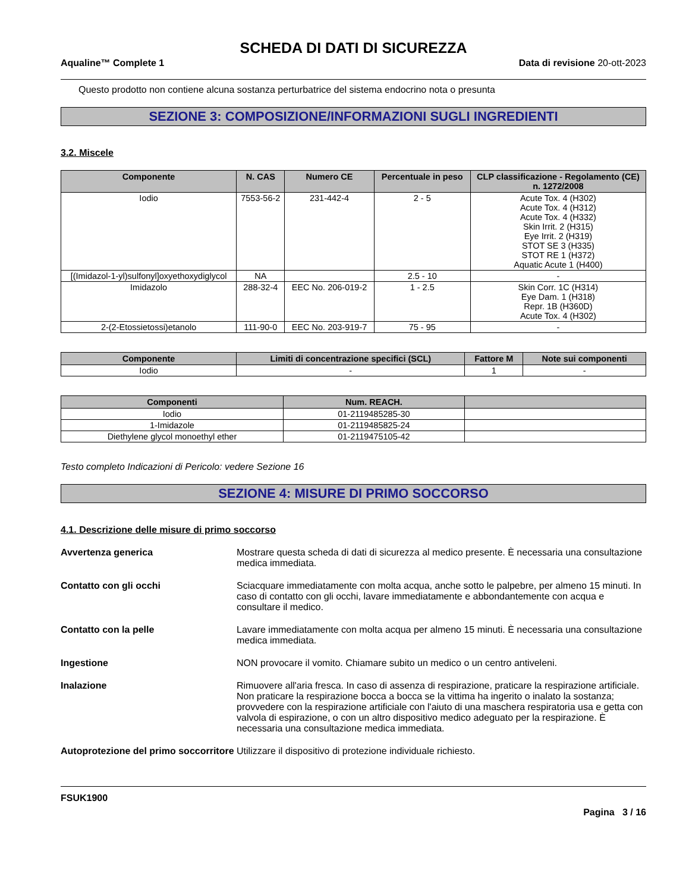SCHEDA DI DATI DI SICUREZZA
Aqualine™ Complete 1 Data di revisione 20-ott-2023
Questo prodotto non contiene alcuna sostanza perturbatrice del sistema endocrino nota o presunta
SEZIONE 3: COMPOSIZIONE/INFORMAZIONI SUGLI INGREDIENTI
3.2. Miscele
| Componente | N. CAS | Numero CE | Percentuale in peso | CLP classificazione - Regolamento (CE) n. 1272/2008 |
| --- | --- | --- | --- | --- |
| Iodio | 7553-56-2 | 231-442-4 | 2 - 5 | Acute Tox. 4 (H302) Acute Tox. 4 (H312) Acute Tox. 4 (H332) Skin Irrit. 2 (H315) Eye Irrit. 2 (H319) STOT SE 3 (H335) STOT RE 1 (H372) Aquatic Acute 1 (H400) |
| [(Imidazol-1-yl)sulfonyl]oxyethoxydiglycol | NA | | 2.5 - 10 | - |
| Imidazolo | 288-32-4 | EEC No. 206-019-2 | 1 - 2.5 | Skin Corr. 1C (H314) Eye Dam. 1 (H318) Repr. 1B (H360D) Acute Tox. 4 (H302) |
| 2-(2-Etossietossi)etanolo | 111-90-0 | EEC No. 203-919-7 | 75 - 95 | - |
| Componente | Limiti di concentrazione specifici (SCL) | Fattore M | Note sui componenti |
| --- | --- | --- | --- |
| Iodio | - | 1 | - |
| Componenti | Num. REACH. | |
| --- | --- | --- |
| Iodio | 01-2119485285-30 | |
| 1-Imidazole | 01-2119485825-24 | |
| Diethylene glycol monoethyl ether | 01-2119475105-42 | |
Testo completo Indicazioni di Pericolo: vedere Sezione 16
SEZIONE 4: MISURE DI PRIMO SOCCORSO
4.1. Descrizione delle misure di primo soccorso
Avvertenza generica Mostrare questa scheda di dati di sicurezza al medico presente. È necessaria una consultazione medica immediata.
Contatto con gli occhi Sciacquare immediatamente con molta acqua, anche sotto le palpebre, per almeno 15 minuti. In caso di contatto con gli occhi, lavare immediatamente e abbondantemente con acqua e consultare il medico.
Contatto con la pelle Lavare immediatamente con molta acqua per almeno 15 minuti. È necessaria una consultazione medica immediata.
Ingestione NON provocare il vomito. Chiamare subito un medico o un centro antiveleni.
Inalazione Rimuovere all'aria fresca. In caso di assenza di respirazione, praticare la respirazione artificiale. Non praticare la respirazione bocca a bocca se la vittima ha ingerito o inalato la sostanza; provvedere con la respirazione artificiale con l'aiuto di una maschera respiratoria usa e getta con valvola di espirazione, o con un altro dispositivo medico adeguato per la respirazione. È necessaria una consultazione medica immediata.
Autoprotezione del primo soccorritore Utilizzare il dispositivo di protezione individuale richiesto.
FSUK1900
Pagina 3 / 16